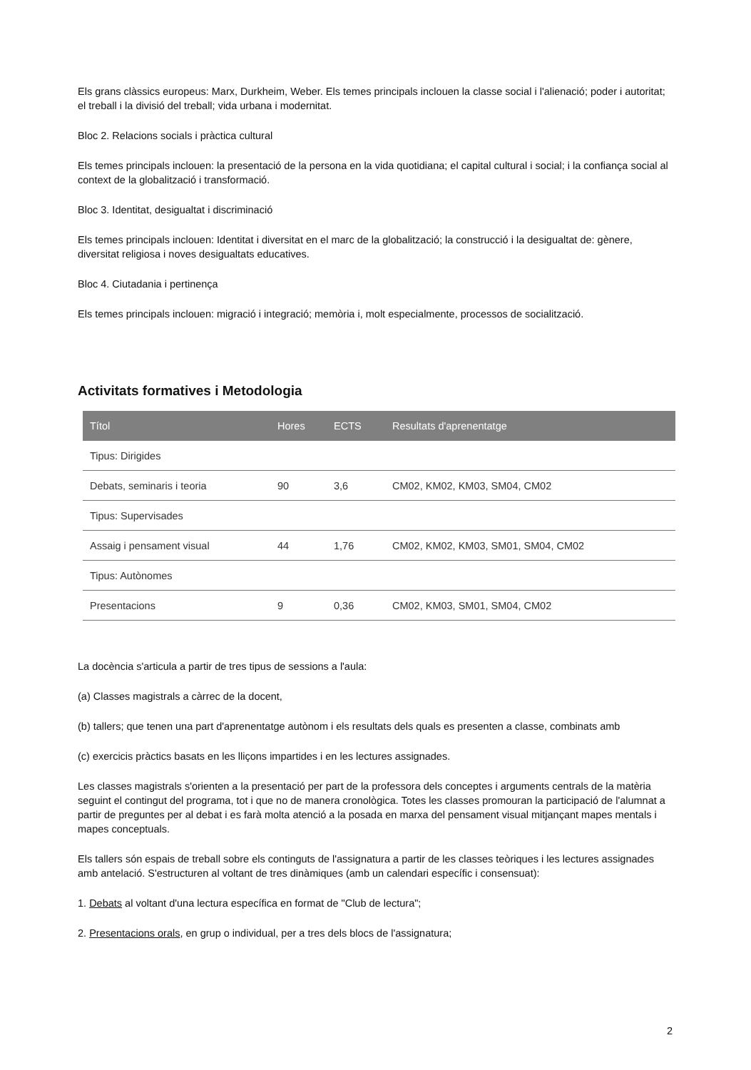Els grans clàssics europeus: Marx, Durkheim, Weber. Els temes principals inclouen la classe social i l'alienació; poder i autoritat; el treball i la divisió del treball; vida urbana i modernitat.
Bloc 2. Relacions socials i pràctica cultural
Els temes principals inclouen: la presentació de la persona en la vida quotidiana; el capital cultural i social; i la confiança social al context de la globalització i transformació.
Bloc 3. Identitat, desigualtat i discriminació
Els temes principals inclouen: Identitat i diversitat en el marc de la globalització; la construcció i la desigualtat de: gènere, diversitat religiosa i noves desigualtats educatives.
Bloc 4. Ciutadania i pertinença
Els temes principals inclouen: migració i integració; memòria i, molt especialmente, processos de socialització.
Activitats formatives i Metodologia
| Títol | Hores | ECTS | Resultats d'aprenentatge |
| --- | --- | --- | --- |
| Tipus: Dirigides | | | |
| Debats, seminaris i teoria | 90 | 3,6 | CM02, KM02, KM03, SM04, CM02 |
| Tipus: Supervisades | | | |
| Assaig i pensament visual | 44 | 1,76 | CM02, KM02, KM03, SM01, SM04, CM02 |
| Tipus: Autònomes | | | |
| Presentacions | 9 | 0,36 | CM02, KM03, SM01, SM04, CM02 |
La docència s'articula a partir de tres tipus de sessions a l'aula:
(a) Classes magistrals a càrrec de la docent,
(b) tallers; que tenen una part d'aprenentatge autònom i els resultats dels quals es presenten a classe, combinats amb
(c) exercicis pràctics basats en les lliçons impartides i en les lectures assignades.
Les classes magistrals s'orienten a la presentació per part de la professora dels conceptes i arguments centrals de la matèria seguint el contingut del programa, tot i que no de manera cronològica. Totes les classes promouran la participació de l'alumnat a partir de preguntes per al debat i es farà molta atenció a la posada en marxa del pensament visual mitjançant mapes mentals i mapes conceptuals.
Els tallers són espais de treball sobre els continguts de l'assignatura a partir de les classes teòriques i les lectures assignades amb antelació. S'estructuren al voltant de tres dinàmiques (amb un calendari específic i consensuat):
1. Debats al voltant d'una lectura específica en format de "Club de lectura";
2. Presentacions orals, en grup o individual, per a tres dels blocs de l'assignatura;
2